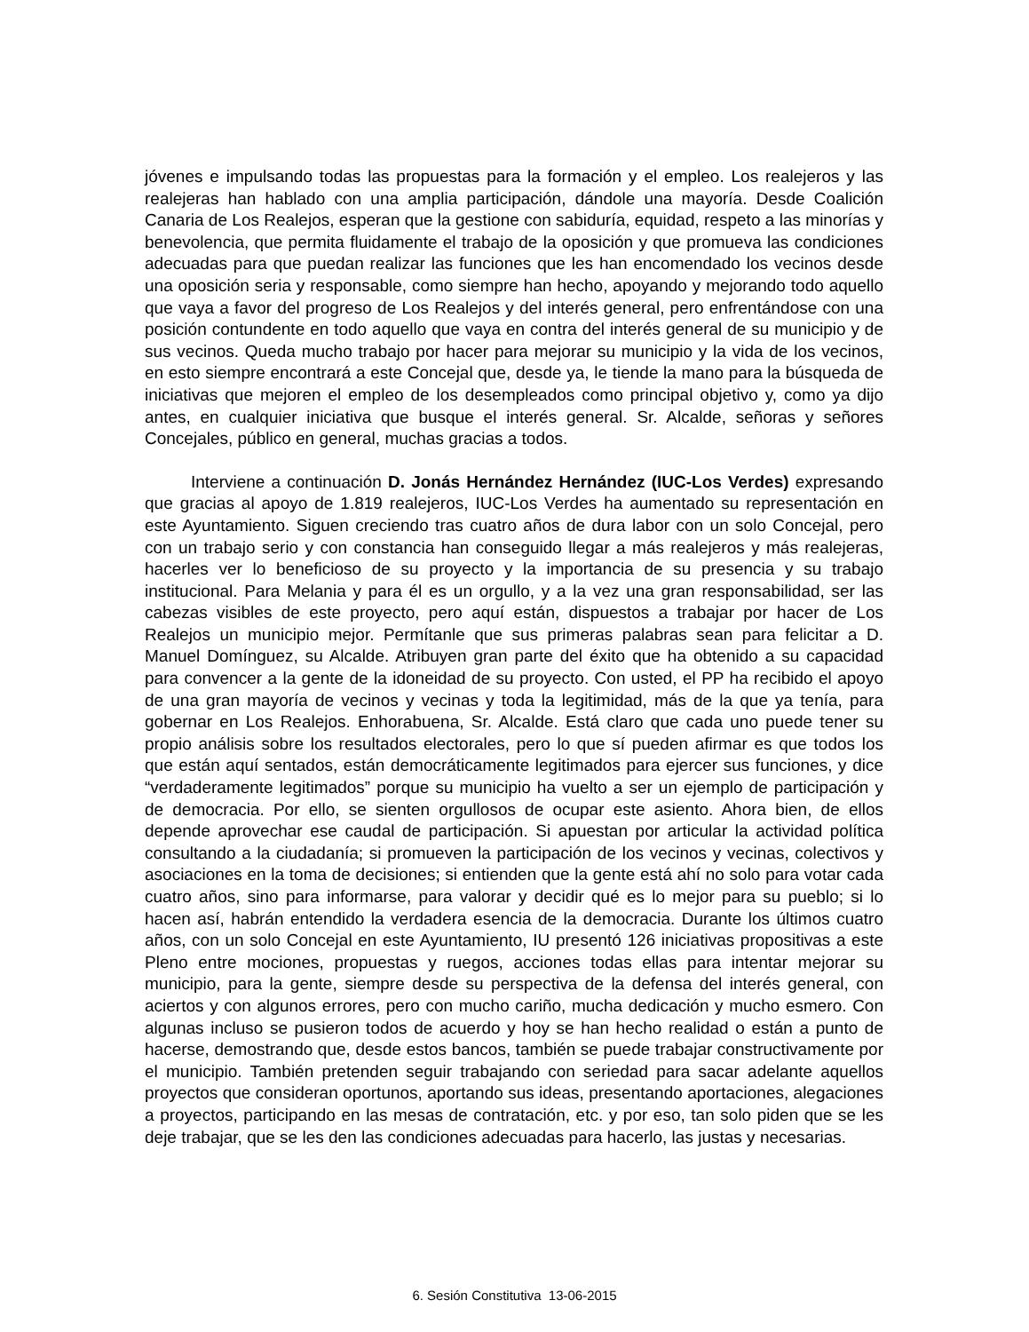jóvenes e impulsando todas las propuestas para la formación y el empleo. Los realejeros y las realejeras han hablado con una amplia participación, dándole una mayoría. Desde Coalición Canaria de Los Realejos, esperan que la gestione con sabiduría, equidad, respeto a las minorías y benevolencia, que permita fluidamente el trabajo de la oposición y que promueva las condiciones adecuadas para que puedan realizar las funciones que les han encomendado los vecinos desde una oposición seria y responsable, como siempre han hecho, apoyando y mejorando todo aquello que vaya a favor del progreso de Los Realejos y del interés general, pero enfrentándose con una posición contundente en todo aquello que vaya en contra del interés general de su municipio y de sus vecinos. Queda mucho trabajo por hacer para mejorar su municipio y la vida de los vecinos, en esto siempre encontrará a este Concejal que, desde ya, le tiende la mano para la búsqueda de iniciativas que mejoren el empleo de los desempleados como principal objetivo y, como ya dijo antes, en cualquier iniciativa que busque el interés general. Sr. Alcalde, señoras y señores Concejales, público en general, muchas gracias a todos.
Interviene a continuación D. Jonás Hernández Hernández (IUC-Los Verdes) expresando que gracias al apoyo de 1.819 realejeros, IUC-Los Verdes ha aumentado su representación en este Ayuntamiento. Siguen creciendo tras cuatro años de dura labor con un solo Concejal, pero con un trabajo serio y con constancia han conseguido llegar a más realejeros y más realejeras, hacerles ver lo beneficioso de su proyecto y la importancia de su presencia y su trabajo institucional. Para Melania y para él es un orgullo, y a la vez una gran responsabilidad, ser las cabezas visibles de este proyecto, pero aquí están, dispuestos a trabajar por hacer de Los Realejos un municipio mejor. Permítanle que sus primeras palabras sean para felicitar a D. Manuel Domínguez, su Alcalde. Atribuyen gran parte del éxito que ha obtenido a su capacidad para convencer a la gente de la idoneidad de su proyecto. Con usted, el PP ha recibido el apoyo de una gran mayoría de vecinos y vecinas y toda la legitimidad, más de la que ya tenía, para gobernar en Los Realejos. Enhorabuena, Sr. Alcalde. Está claro que cada uno puede tener su propio análisis sobre los resultados electorales, pero lo que sí pueden afirmar es que todos los que están aquí sentados, están democráticamente legitimados para ejercer sus funciones, y dice “verdaderamente legitimados” porque su municipio ha vuelto a ser un ejemplo de participación y de democracia. Por ello, se sienten orgullosos de ocupar este asiento. Ahora bien, de ellos depende aprovechar ese caudal de participación. Si apuestan por articular la actividad política consultando a la ciudadanía; si promueven la participación de los vecinos y vecinas, colectivos y asociaciones en la toma de decisiones; si entienden que la gente está ahí no solo para votar cada cuatro años, sino para informarse, para valorar y decidir qué es lo mejor para su pueblo; si lo hacen así, habrán entendido la verdadera esencia de la democracia. Durante los últimos cuatro años, con un solo Concejal en este Ayuntamiento, IU presentó 126 iniciativas propositivas a este Pleno entre mociones, propuestas y ruegos, acciones todas ellas para intentar mejorar su municipio, para la gente, siempre desde su perspectiva de la defensa del interés general, con aciertos y con algunos errores, pero con mucho cariño, mucha dedicación y mucho esmero. Con algunas incluso se pusieron todos de acuerdo y hoy se han hecho realidad o están a punto de hacerse, demostrando que, desde estos bancos, también se puede trabajar constructivamente por el municipio. También pretenden seguir trabajando con seriedad para sacar adelante aquellos proyectos que consideran oportunos, aportando sus ideas, presentando aportaciones, alegaciones a proyectos, participando en las mesas de contratación, etc. y por eso, tan solo piden que se les deje trabajar, que se les den las condiciones adecuadas para hacerlo, las justas y necesarias.
6. Sesión Constitutiva 13-06-2015